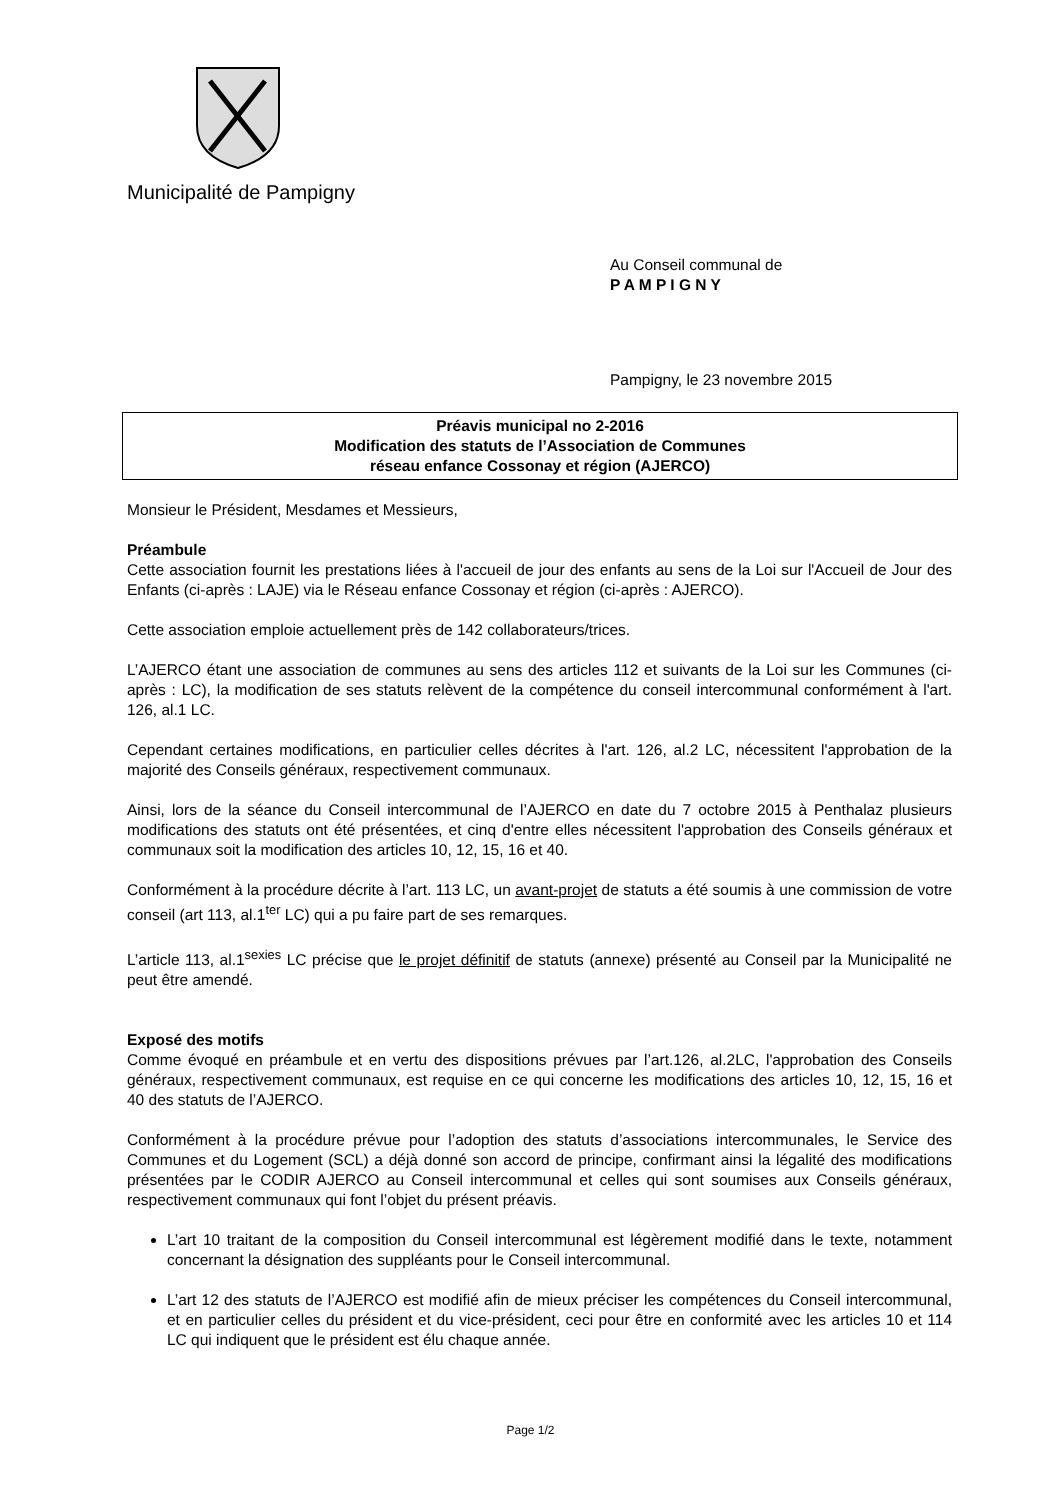Municipalité de Pampigny
Au Conseil communal de
P A M P I G N Y
Pampigny, le 23 novembre 2015
Préavis municipal no 2-2016
Modification des statuts de l’Association de Communes
réseau enfance Cossonay et région (AJERCO)
Monsieur le Président, Mesdames et Messieurs,
Préambule
Cette association fournit les prestations liées à l'accueil de jour des enfants au sens de la Loi sur l'Accueil de Jour des Enfants (ci-après : LAJE) via le Réseau enfance Cossonay et région (ci-après : AJERCO).
Cette association emploie actuellement près de 142 collaborateurs/trices.
L’AJERCO étant une association de communes au sens des articles 112 et suivants de la Loi sur les Communes (ci-après : LC), la modification de ses statuts relèvent de la compétence du conseil intercommunal conformément à l'art. 126, al.1 LC.
Cependant certaines modifications, en particulier celles décrites à l'art. 126, al.2 LC, nécessitent l'approbation de la majorité des Conseils généraux, respectivement communaux.
Ainsi, lors de la séance du Conseil intercommunal de l’AJERCO en date du 7 octobre 2015 à Penthalaz plusieurs modifications des statuts ont été présentées, et cinq d'entre elles nécessitent l'approbation des Conseils généraux et communaux soit la modification des articles 10, 12, 15, 16 et 40.
Conformément à la procédure décrite à l’art. 113 LC, un avant-projet de statuts a été soumis à une commission de votre conseil (art 113, al.1<sup>ter</sup> LC) qui a pu faire part de ses remarques.
L’article 113, al.1<sup>sexies</sup> LC précise que le projet définitif de statuts (annexe) présenté au Conseil par la Municipalité ne peut être amendé.
Exposé des motifs
Comme évoqué en préambule et en vertu des dispositions prévues par l’art.126, al.2LC, l'approbation des Conseils généraux, respectivement communaux, est requise en ce qui concerne les modifications des articles 10, 12, 15, 16 et 40 des statuts de l’AJERCO.
Conformément à la procédure prévue pour l’adoption des statuts d’associations intercommunales, le Service des Communes et du Logement (SCL) a déjà donné son accord de principe, confirmant ainsi la légalité des modifications présentées par le CODIR AJERCO au Conseil intercommunal et celles qui sont soumises aux Conseils généraux, respectivement communaux qui font l’objet du présent préavis.
L’art 10 traitant de la composition du Conseil intercommunal est légèrement modifié dans le texte, notamment concernant la désignation des suppléants pour le Conseil intercommunal.
L’art 12 des statuts de l’AJERCO est modifié afin de mieux préciser les compétences du Conseil intercommunal, et en particulier celles du président et du vice-président, ceci pour être en conformité avec les articles 10 et 114 LC qui indiquent que le président est élu chaque année.
Page 1/2